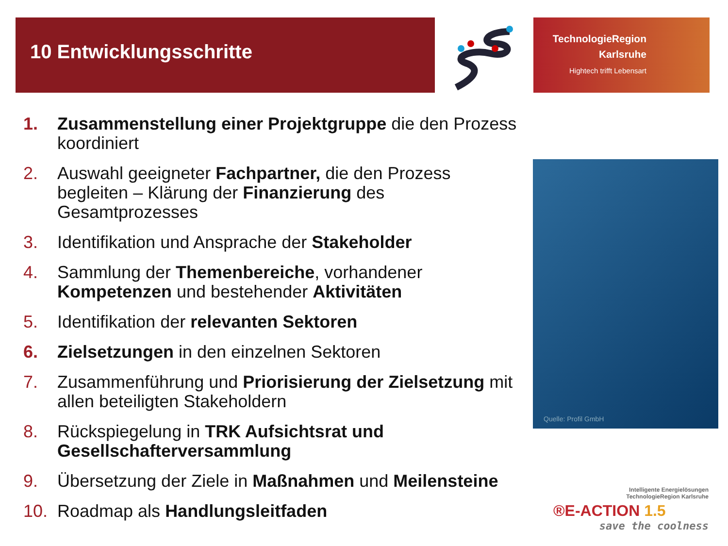10 Entwicklungsschritte
TechnologieRegion
Karlsruhe
Hightech trifft Lebensart
1. Zusammenstellung einer Projektgruppe die den Prozess koordiniert
2. Auswahl geeigneter Fachpartner, die den Prozess begleiten – Klärung der Finanzierung des Gesamtprozesses
3. Identifikation und Ansprache der Stakeholder
4. Sammlung der Themenbereiche, vorhandener Kompetenzen und bestehender Aktivitäten
5. Identifikation der relevanten Sektoren
6. Zielsetzungen in den einzelnen Sektoren
7. Zusammenführung und Priorisierung der Zielsetzung mit allen beteiligten Stakeholdern
8. Rückspiegelung in TRK Aufsichtsrat und Gesellschafterversammlung
9. Übersetzung der Ziele in Maßnahmen und Meilensteine
10. Roadmap als Handlungsleitfaden
Quelle: Profil GmbH
Intelligente Energielösungen
TechnologieRegion Karlsruhe
®E-ACTION 1.5
save the coolness